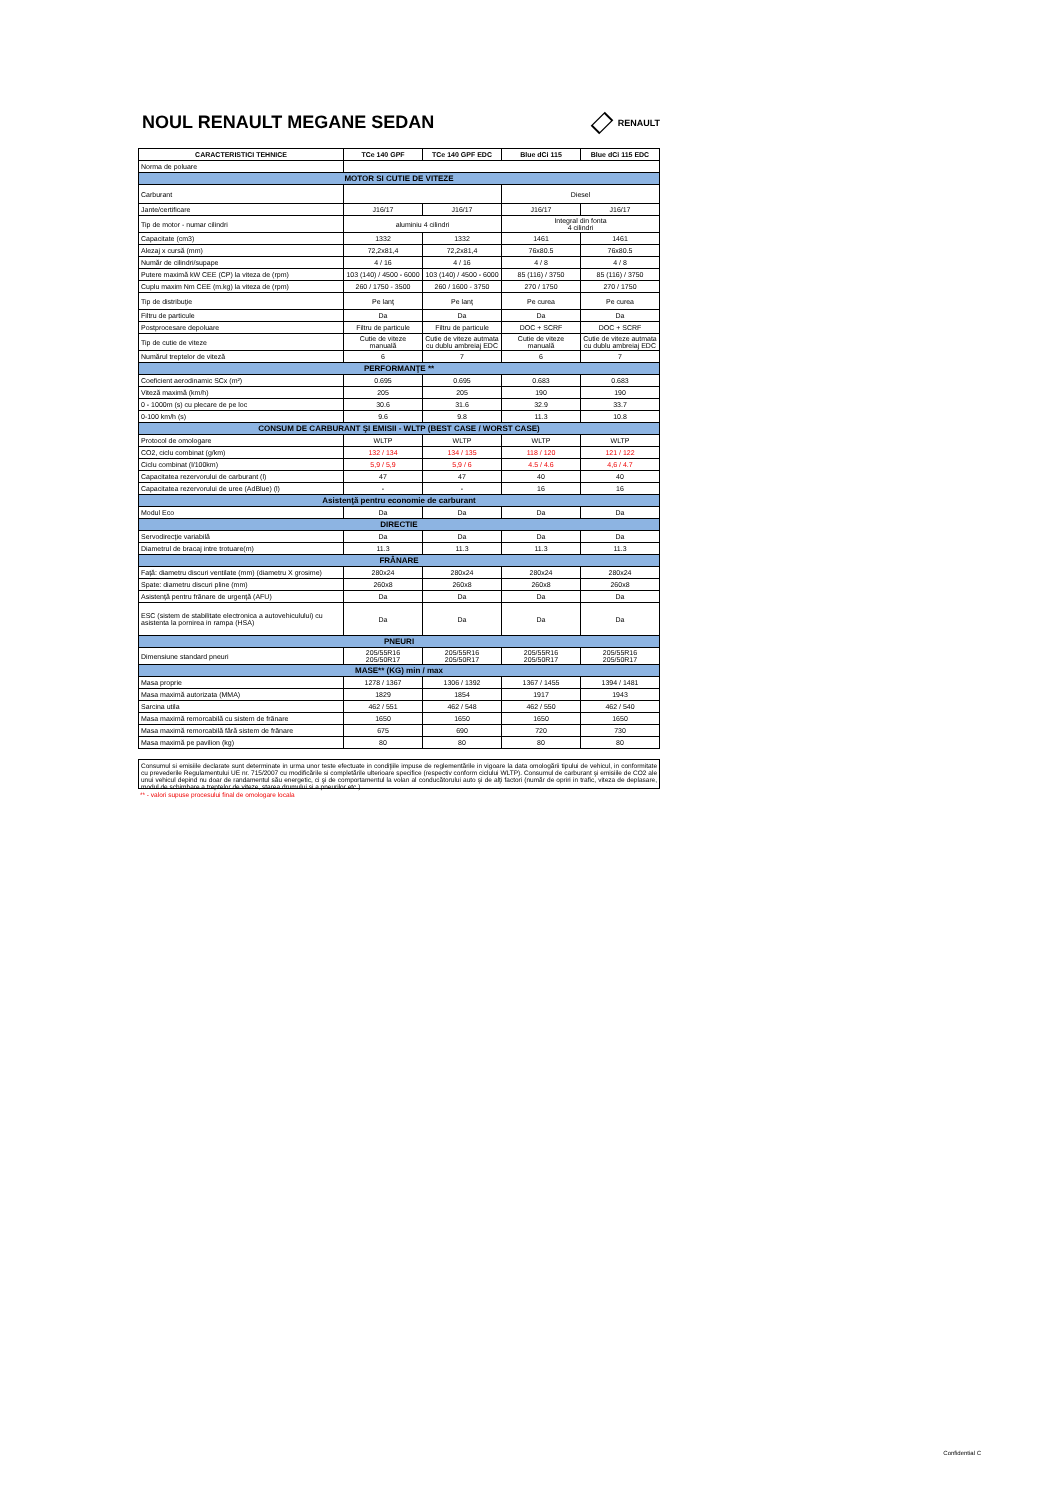NOUL RENAULT MEGANE SEDAN
RENAULT
| CARACTERISTICI TEHNICE | TCe 140 GPF | TCe 140 GPF EDC | Blue dCi 115 | Blue dCi 115 EDC |
| --- | --- | --- | --- | --- |
| Norma de poluare | | | | |
| MOTOR SI CUTIE DE VITEZE | | | | |
| Carburant | | | Diesel | |
| Jante/certificare | J16/17 | J16/17 | J16/17 | J16/17 |
| Tip de motor - numar cilindri | aluminiu 4 cilindri | | Integral din fonta 4 cilindri | |
| Capacitate (cm3) | 1332 | 1332 | 1461 | 1461 |
| Alezaj x cursă (mm) | 72,2x81,4 | 72,2x81,4 | 76x80.5 | 76x80.5 |
| Număr de cilindri/supape | 4 / 16 | 4 / 16 | 4 / 8 | 4 / 8 |
| Putere maximă kW CEE (CP) la viteza de (rpm) | 103 (140) / 4500 - 6000 | 103 (140) / 4500 - 6000 | 85 (116) / 3750 | 85 (116) / 3750 |
| Cuplu maxim Nm CEE (m.kg) la viteza de (rpm) | 260 / 1750 - 3500 | 260 / 1600 - 3750 | 270 / 1750 | 270 / 1750 |
| Tip de distribuţie | Pe lanţ | Pe lanţ | Pe curea | Pe curea |
| Filtru de particule | Da | Da | Da | Da |
| Postprocesare depoluare | Filtru de particule | Filtru de particule | DOC + SCRF | DOC + SCRF |
| Tip de cutie de viteze | Cutie de viteze manuală | Cutie de viteze autmata cu dublu ambreiaj EDC | Cutie de viteze manuală | Cutie de viteze autmata cu dublu ambreiaj EDC |
| Numărul treptelor de viteză | 6 | 7 | 6 | 7 |
| PERFORMANŢE ** | | | | |
| Coeficient aerodinamic SCx (m²) | 0.695 | 0.695 | 0.683 | 0.683 |
| Viteză maximă (km/h) | 205 | 205 | 190 | 190 |
| 0 - 1000m (s) cu plecare de pe loc | 30.6 | 31.6 | 32.9 | 33.7 |
| 0-100 km/h (s) | 9.6 | 9.8 | 11.3 | 10.8 |
| CONSUM DE CARBURANT ŞI EMISII - WLTP (BEST CASE / WORST CASE) | | | | |
| Protocol de omologare | WLTP | WLTP | WLTP | WLTP |
| CO2, ciclu combinat (g/km) | 132 / 134 | 134 / 135 | 118 / 120 | 121 / 122 |
| Ciclu combinat (l/100km) | 5,9 / 5,9 | 5,9 / 6 | 4.5 / 4.6 | 4,6 / 4.7 |
| Capacitatea rezervorului de carburant (l) | 47 | 47 | 40 | 40 |
| Capacitatea rezervorului de uree (AdBlue) (l) | - | - | 16 | 16 |
| Asistenţă pentru economie de carburant | | | | |
| Modul Eco | Da | Da | Da | Da |
| DIRECTIE | | | | |
| Servodirecţie variabilă | Da | Da | Da | Da |
| Diametrul de bracaj intre trotuare(m) | 11.3 | 11.3 | 11.3 | 11.3 |
| FRÂNARE | | | | |
| Faţă: diametru discuri ventilate (mm) (diametru X grosime) | 280x24 | 280x24 | 280x24 | 280x24 |
| Spate: diametru discuri pline (mm) | 260x8 | 260x8 | 260x8 | 260x8 |
| Asistenţă pentru frânare de urgenţă (AFU) | Da | Da | Da | Da |
| ESC (sistem de stabilitate electronica a autovehiculului) cu asistenta la pornirea in rampa (HSA) | Da | Da | Da | Da |
| PNEURI | | | | |
| Dimensiune standard pneuri | 205/55R16 205/50R17 | 205/55R16 205/50R17 | 205/55R16 205/50R17 | 205/55R16 205/50R17 |
| MASE** (KG) min / max | | | | |
| Masa proprie | 1278 / 1367 | 1306 / 1392 | 1367 / 1455 | 1394 / 1481 |
| Masa maximă autorizata (MMA) | 1829 | 1854 | 1917 | 1943 |
| Sarcina utila | 462 / 551 | 462 / 548 | 462 / 550 | 462 / 540 |
| Masa maximă remorcabilă cu sistem de frânare | 1650 | 1650 | 1650 | 1650 |
| Masa maximă remorcabilă fără sistem de frânare | 675 | 690 | 720 | 730 |
| Masa maximă pe pavilion (kg) | 80 | 80 | 80 | 80 |
Consumul si emisiile declarate sunt determinate in urma unor teste efectuate in condiţiile impuse de reglementările in vigoare la data omologării tipului de vehicul, in conformitate cu prevederile Regulamentului UE nr. 715/2007 cu modificările si completările ulterioare specifice (respectiv conform ciclului WLTP). Consumul de carburant şi emisiile de CO2 ale unui vehicul depind nu doar de randamentul său energetic, ci şi de comportamentul la volan al conducătorului auto şi de alţi factori (număr de opriri in trafic, viteza de deplasare, modul de schimbare a treptelor de viteze, starea drumului si a pneurilor etc.)
** - valori supuse procesului final de omologare locala
Confidential C